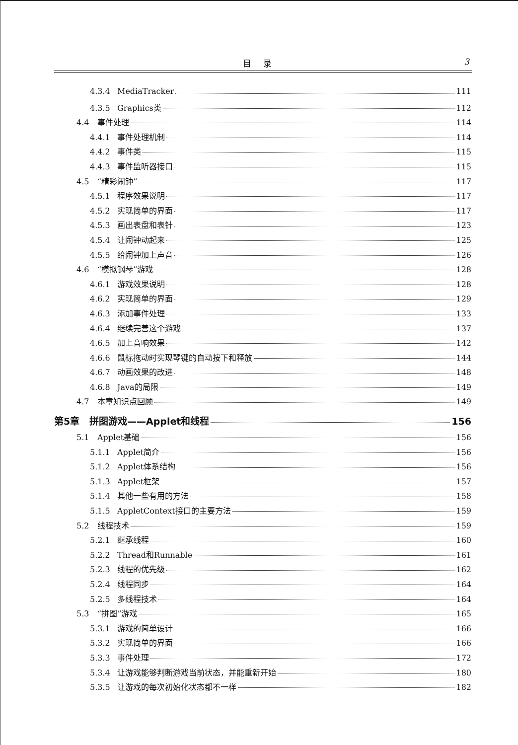目录 3
4.3.4 MediaTracker 111
4.3.5 Graphics类 112
4.4 事件处理 114
4.4.1 事件处理机制 114
4.4.2 事件类 115
4.4.3 事件监听器接口 115
4.5 “精彩闹钟” 117
4.5.1 程序效果说明 117
4.5.2 实现简单的界面 117
4.5.3 画出表盘和表针 123
4.5.4 让闹钟动起来 125
4.5.5 给闹钟加上声音 126
4.6 “模拟钢琴”游戏 128
4.6.1 游戏效果说明 128
4.6.2 实现简单的界面 129
4.6.3 添加事件处理 133
4.6.4 继续完善这个游戏 137
4.6.5 加上音响效果 142
4.6.6 鼠标拖动时实现琴键的自动按下和释放 144
4.6.7 动画效果的改进 148
4.6.8 Java的局限 149
4.7 本章知识点回顾 149
第5章 拼图游戏——Applet和线程 156
5.1 Applet基础 156
5.1.1 Applet简介 156
5.1.2 Applet体系结构 156
5.1.3 Applet框架 157
5.1.4 其他一些有用的方法 158
5.1.5 AppletContext接口的主要方法 159
5.2 线程技术 159
5.2.1 继承线程 160
5.2.2 Thread和Runnable 161
5.2.3 线程的优先级 162
5.2.4 线程同步 164
5.2.5 多线程技术 164
5.3 “拼图”游戏 165
5.3.1 游戏的简单设计 166
5.3.2 实现简单的界面 166
5.3.3 事件处理 172
5.3.4 让游戏能够判断游戏当前状态，并能重新开始 180
5.3.5 让游戏的每次初始化状态都不一样 182